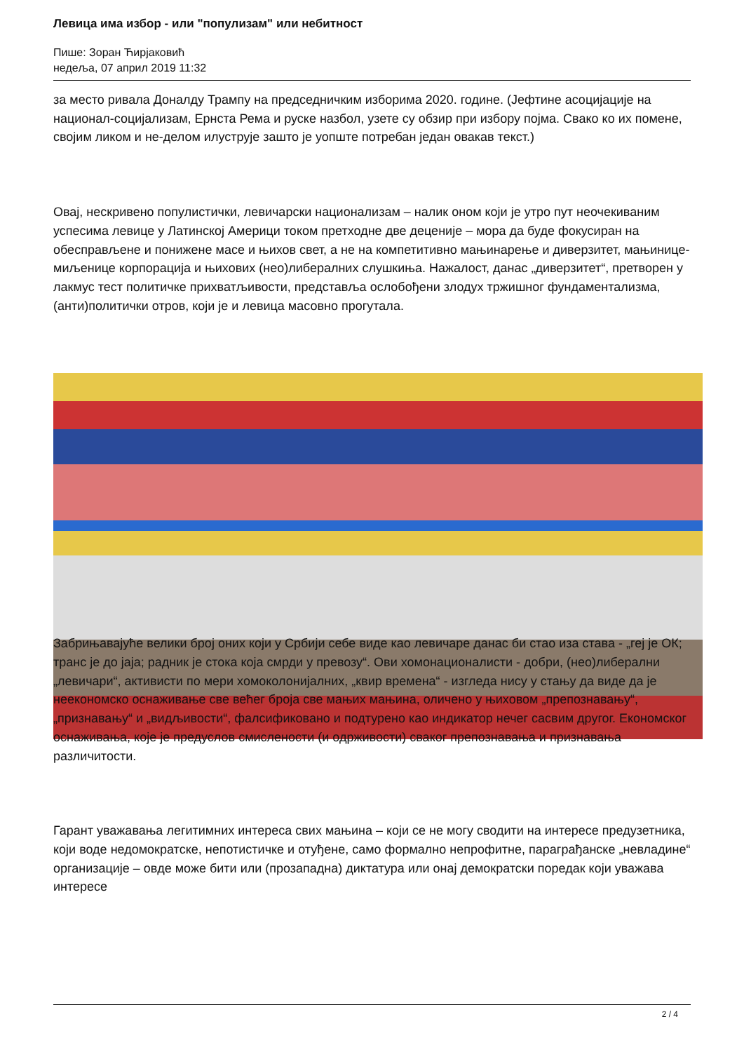Левица има избор - или "популизам" или небитност
Пише: Зоран Ћирјаковић
недеља, 07 април 2019 11:32
за место ривала Доналду Трампу на председничким изборима 2020. године. (Јефтине асоцијације на национал-социјализам, Ернста Рема и руске назбол, узете су обзир при избору појма. Свако ко их помене, својим ликом и не-делом илуструје зашто је уопште потребан један овакав текст.)
Овај, нескривено популистички, левичарски национализам – налик оном који је утро пут неочекиваним успесима левице у Латинској Америци током претходне две деценије – мора да буде фокусиран на обесправљене и понижене масе и њихов свет, а не на компетитивно мањинарење и диверзитет, мањинице-миљенице корпорација и њихових (нео)либералних слушкиња. Нажалост, данас „диверзитет“, претворен у лакмус тест политичке прихватљивости, представља ослобођени злодух тржишног фундаментализма, (анти)политички отров, који је и левица масовно прогутала.
Забрињавајуће велики број оних који у Србији себе виде као левичаре данас би стао иза става - „геј је ОК; транс је до јаја; радник је стока која смрди у превозу“. Ови хомонационалисти - добри, (нео)либерални „левичари“, активисти по мери хомоколонијалних, „квир времена“ - изгледа нису у стању да виде да је неекономско оснаживање све већег броја све мањих мањина, оличено у њиховом „препознавању“, „признавању“ и „видљивости“, фалсификовано и подтурено као индикатор нечег сасвим другог. Економског оснаживања, које је предуслов смислености (и одрживости) сваког препознавања и признавања различитости.
Гарант уважавања легитимних интереса свих мањина – који се не могу сводити на интересе предузетника, који воде недомократске, непотистичке и отуђене, само формално непрофитне, параграђанске „невладине“ организације – овде може бити или (прозападна) диктатура или онај демократски поредак који уважава интересе
2 / 4